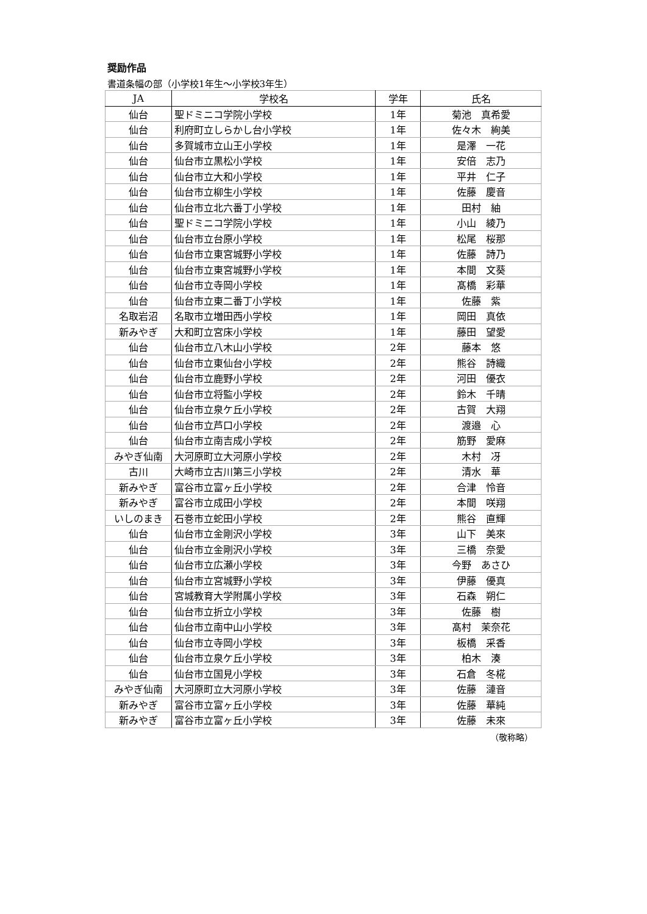奨励作品
書道条幅の部（小学校1年生～小学校3年生）
| JA | 学校名 | 学年 | 氏名 |
| --- | --- | --- | --- |
| 仙台 | 聖ドミニコ学院小学校 | 1年 | 菊池 真希愛 |
| 仙台 | 利府町立しらかし台小学校 | 1年 | 佐々木 絢美 |
| 仙台 | 多賀城市立山王小学校 | 1年 | 是澤 一花 |
| 仙台 | 仙台市立黒松小学校 | 1年 | 安倍 志乃 |
| 仙台 | 仙台市立大和小学校 | 1年 | 平井 仁子 |
| 仙台 | 仙台市立柳生小学校 | 1年 | 佐藤 慶音 |
| 仙台 | 仙台市立北六番丁小学校 | 1年 | 田村 紬 |
| 仙台 | 聖ドミニコ学院小学校 | 1年 | 小山 綾乃 |
| 仙台 | 仙台市立台原小学校 | 1年 | 松尾 桜那 |
| 仙台 | 仙台市立東宮城野小学校 | 1年 | 佐藤 詩乃 |
| 仙台 | 仙台市立東宮城野小学校 | 1年 | 本間 文葵 |
| 仙台 | 仙台市立寺岡小学校 | 1年 | 髙橋 彩華 |
| 仙台 | 仙台市立東二番丁小学校 | 1年 | 佐藤 紫 |
| 名取岩沼 | 名取市立増田西小学校 | 1年 | 岡田 真依 |
| 新みやぎ | 大和町立宮床小学校 | 1年 | 藤田 望愛 |
| 仙台 | 仙台市立八木山小学校 | 2年 | 藤本 悠 |
| 仙台 | 仙台市立東仙台小学校 | 2年 | 熊谷 詩織 |
| 仙台 | 仙台市立鹿野小学校 | 2年 | 河田 優衣 |
| 仙台 | 仙台市立将監小学校 | 2年 | 鈴木 千晴 |
| 仙台 | 仙台市立泉ケ丘小学校 | 2年 | 古賀 大翔 |
| 仙台 | 仙台市立芦口小学校 | 2年 | 渡邉 心 |
| 仙台 | 仙台市立南吉成小学校 | 2年 | 筋野 愛麻 |
| みやぎ仙南 | 大河原町立大河原小学校 | 2年 | 木村 冴 |
| 古川 | 大崎市立古川第三小学校 | 2年 | 清水 華 |
| 新みやぎ | 富谷市立富ヶ丘小学校 | 2年 | 合津 怜音 |
| 新みやぎ | 富谷市立成田小学校 | 2年 | 本間 咲翔 |
| いしのまき | 石巻市立蛇田小学校 | 2年 | 熊谷 直輝 |
| 仙台 | 仙台市立金剛沢小学校 | 3年 | 山下 美來 |
| 仙台 | 仙台市立金剛沢小学校 | 3年 | 三橋 奈愛 |
| 仙台 | 仙台市立広瀬小学校 | 3年 | 今野 あさひ |
| 仙台 | 仙台市立宮城野小学校 | 3年 | 伊藤 優真 |
| 仙台 | 宮城教育大学附属小学校 | 3年 | 石森 朔仁 |
| 仙台 | 仙台市立折立小学校 | 3年 | 佐藤 樹 |
| 仙台 | 仙台市立南中山小学校 | 3年 | 髙村 茉奈花 |
| 仙台 | 仙台市立寺岡小学校 | 3年 | 板橋 采香 |
| 仙台 | 仙台市立泉ケ丘小学校 | 3年 | 柏木 湊 |
| 仙台 | 仙台市立国見小学校 | 3年 | 石倉 冬椛 |
| みやぎ仙南 | 大河原町立大河原小学校 | 3年 | 佐藤 漣音 |
| 新みやぎ | 富谷市立富ヶ丘小学校 | 3年 | 佐藤 華純 |
| 新みやぎ | 富谷市立富ヶ丘小学校 | 3年 | 佐藤 未來 |
（敬称略）